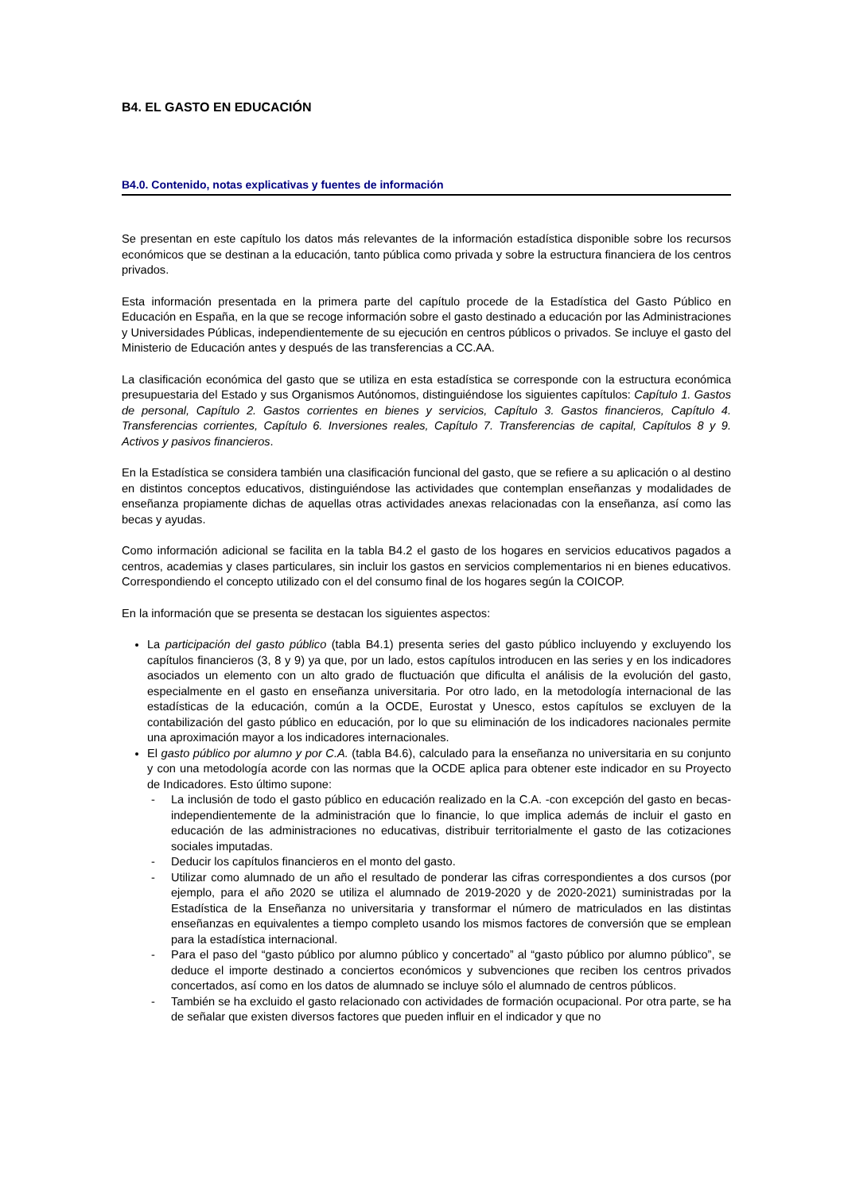B4. EL GASTO EN EDUCACIÓN
B4.0. Contenido, notas explicativas y fuentes de información
Se presentan en este capítulo los datos más relevantes de la información estadística disponible sobre los recursos económicos que se destinan a la educación, tanto pública como privada y sobre la estructura financiera de los centros privados.
Esta información presentada en la primera parte del capítulo procede de la Estadística del Gasto Público en Educación en España, en la que se recoge información sobre el gasto destinado a educación por las Administraciones y Universidades Públicas, independientemente de su ejecución en centros públicos o privados. Se incluye el gasto del Ministerio de Educación antes y después de las transferencias a CC.AA.
La clasificación económica del gasto que se utiliza en esta estadística se corresponde con la estructura económica presupuestaria del Estado y sus Organismos Autónomos, distinguiéndose los siguientes capítulos: Capítulo 1. Gastos de personal, Capítulo 2. Gastos corrientes en bienes y servicios, Capítulo 3. Gastos financieros, Capítulo 4. Transferencias corrientes, Capítulo 6. Inversiones reales, Capítulo 7. Transferencias de capital, Capítulos 8 y 9. Activos y pasivos financieros.
En la Estadística se considera también una clasificación funcional del gasto, que se refiere a su aplicación o al destino en distintos conceptos educativos, distinguiéndose las actividades que contemplan enseñanzas y modalidades de enseñanza propiamente dichas de aquellas otras actividades anexas relacionadas con la enseñanza, así como las becas y ayudas.
Como información adicional se facilita en la tabla B4.2 el gasto de los hogares en servicios educativos pagados a centros, academias y clases particulares, sin incluir los gastos en servicios complementarios ni en bienes educativos. Correspondiendo el concepto utilizado con el del consumo final de los hogares según la COICOP.
En la información que se presenta se destacan los siguientes aspectos:
La participación del gasto público (tabla B4.1) presenta series del gasto público incluyendo y excluyendo los capítulos financieros (3, 8 y 9) ya que, por un lado, estos capítulos introducen en las series y en los indicadores asociados un elemento con un alto grado de fluctuación que dificulta el análisis de la evolución del gasto, especialmente en el gasto en enseñanza universitaria. Por otro lado, en la metodología internacional de las estadísticas de la educación, común a la OCDE, Eurostat y Unesco, estos capítulos se excluyen de la contabilización del gasto público en educación, por lo que su eliminación de los indicadores nacionales permite una aproximación mayor a los indicadores internacionales.
El gasto público por alumno y por C.A. (tabla B4.6), calculado para la enseñanza no universitaria en su conjunto y con una metodología acorde con las normas que la OCDE aplica para obtener este indicador en su Proyecto de Indicadores. Esto último supone:
- La inclusión de todo el gasto público en educación realizado en la C.A. -con excepción del gasto en becas- independientemente de la administración que lo financie, lo que implica además de incluir el gasto en educación de las administraciones no educativas, distribuir territorialmente el gasto de las cotizaciones sociales imputadas.
- Deducir los capítulos financieros en el monto del gasto.
- Utilizar como alumnado de un año el resultado de ponderar las cifras correspondientes a dos cursos (por ejemplo, para el año 2020 se utiliza el alumnado de 2019-2020 y de 2020-2021) suministradas por la Estadística de la Enseñanza no universitaria y transformar el número de matriculados en las distintas enseñanzas en equivalentes a tiempo completo usando los mismos factores de conversión que se emplean para la estadística internacional.
- Para el paso del “gasto público por alumno público y concertado” al “gasto público por alumno público”, se deduce el importe destinado a conciertos económicos y subvenciones que reciben los centros privados concertados, así como en los datos de alumnado se incluye sólo el alumnado de centros públicos.
- También se ha excluido el gasto relacionado con actividades de formación ocupacional. Por otra parte, se ha de señalar que existen diversos factores que pueden influir en el indicador y que no